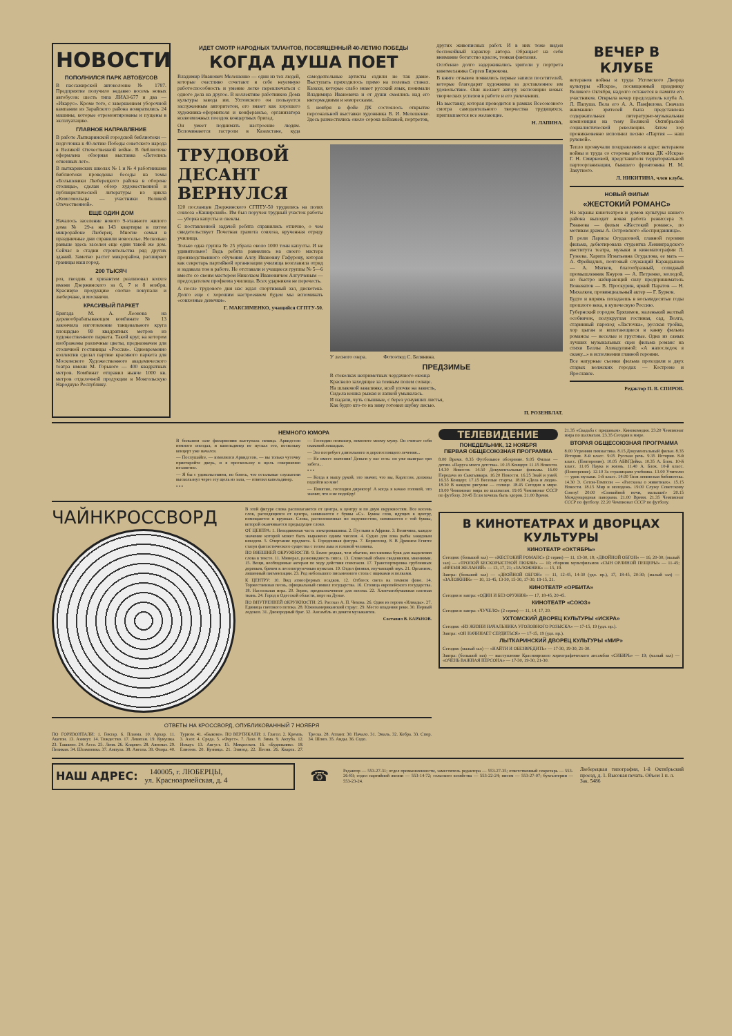НОВОСТИ
ПОПОЛНИЛСЯ ПАРК АВТОБУСОВ
В пассажирской автоколонне № 1787. Предприятие получило недавно восемь новых автобусов: шесть типа ЛИАЗ-677 и два — «Икарус». Кроме того, с завершением уборочной кампании из Зарайского района возвратились 24 машины, которые отремонтированы и пущены в эксплуатацию.
ГЛАВНОЕ НАПРАВЛЕНИЕ
В работе Лыткаринской городской библиотеки — подготовка к 40-летию Победы советского народа в Великой Отечественной войне. В библиотеке оформлена обзорная выставка «Летопись огненных лет».
В лыткаринских школах № 1 и № 4 работниками библиотеки проведены беседы на темы «Большевики Люберецкого района в обороне столицы», сделан обзор художественной и публицистической литературы из цикла «Комсомольцы — участники Великой Отечественной».
ЕЩЕ ОДИН ДОМ
Началось заселение нового 9-этажного жилого дома № 29-а на 143 квартиры в пятом микрорайоне Люберец. Многие семьи в праздничные дни справили новоселье. Несколько раньше здесь заселен еще один такой же дом. Сейчас в стадии строительства ряд других зданий. Заметно растет микрорайон, расширяет границы наш город.
200 ТЫСЯЧ
роз, гвоздик и хризантем реализовал колхоз имени Дзержинского за 6, 7 и 8 ноября. Красивую продукцию охотно покупали и люберчане, и москвичи.
КРАСИВЫЙ ПАРКЕТ
Бригада М. А. Леонова на деревообрабатывающем комбинате № 13 закончила изготовление танцевального круга площадью 80 квадратных метров из художественного паркета. Такой круг, на котором изображены различные цветы, предназначен для столичной гостиницы «Россия». Одновременно коллектив сделал партию красивого паркета для Московского Художественного академического театра имени М. Горького — 400 квадратных метров. Комбинат отправил нынче 1000 кв. метров отделочной продукции в Монгольскую Народную Республику.
ИДЕТ СМОТР НАРОДНЫХ ТАЛАНТОВ, ПОСВЯЩЕННЫЙ 40-ЛЕТИЮ ПОБЕДЫ
КОГДА ДУША ПОЕТ
Владимир Иванович Мелешенко — один из тех людей, которые счастливо сочетают в себе неуемную работоспособность и умение легко переключаться с одного дела на другое. В коллективе работников Дома культуры завода им. Ухтомского он пользуется заслуженным авторитетом, его знают как хорошего художника-оформителя и конферансье, организатора всевозможных поездок концертных бригад.
Он умеет поднимать настроение людям. Вспоминаются гастроли в Казахстане, куда самодеятельные артисты ездили не так давно. Выступать приходилось прямо на полевых станах. Казахи, которые слабо знают русский язык, понимали Владимира Ивановича и от души смеялись над его интермедиями и юморесками.
5 ноября в фойе ДК состоялось открытие персональной выставки художника В. И. Мелешенко. Здесь разместились около сорока пейзажей, портретов,
других живописных работ. И в них тоже виден беспокойный характер автора. Обращает на себя внимание богатство красок, тонкая фантазия.
Особенно долго задерживались зрители у портрета киномеханика Сергея Бирюкова.
В книге отзывов появились первые записи посетителей, которые благодарят художника за доставленное им удовольствие. Они желают автору экспозиции новых творческих успехов в работе и его увлечениях.
На выставку, которая проводится в рамках Всесоюзного смотра самодеятельного творчества трудящихся, приглашаются все желающие.
Н. ЛАПИНА.
ТРУДОВОЙ ДЕСАНТ ВЕРНУЛСЯ
120 посланцев Дзержинского СГПТУ-50 трудились на полях совхоза «Каширский». Им был поручен трудный участок работы — уборка капусты и свеклы.
С поставленной задачей ребята справились отлично, о чем свидетельствует Почетная грамота совхоза, врученная отряду училища.
Только одна группа № 25 убрала около 1000 тонн капусты. И не удивительно! Ведь ребята равнялись на своего мастера производственного обучения Аллу Ивановну Гафурову, которая как секретарь партийной организации училища возглавила отряд и задавала тон в работе. Не отставали и учащиеся группы № 5—6 вместе со своим мастером Николаем Ивановичем Алгутчевым — председателем профкома училища. Всех ударников не перечесть.
А после трудового дня нас ждал спортивный зал, дискотека. Долго еще с хорошим настроением будем мы вспоминать «совхозные денечки».
Г. МАКСИМЕНКО, учащийся СГПТУ-50.
У лесного озера. Фотоэтюд С. Белянина.
ПРЕДЗИМЬЕ
В стеколках неприметных чердачного оконца
Краснело заходящее за темным полем солнце.
На шлаковой завалинке, всей улочке на зависть,
Сидела кошка рыжая и лапкой умывалась.
И падали, чуть слышные, с берез уснувших листья,
Как будто кто-то на зиму готовил шубку лисью.
П. РОЗЕНБЛАТ.
ВЕЧЕР В КЛУБЕ
ветеранов войны и труда Ухтомского Дворца культуры «Искра», посвященный празднику Великого Октября, надолго останется в памяти его участников. Открыла вечер председатель клуба А. Л. Папуша. Вела его А. А. Панфилова. Сначала вниманию зрителей была представлена содержательная литературно-музыкальная композиция на тему Великой Октябрьской социалистической революции. Затем хор проникновенно исполнил песню «Партия — наш рулевой».
Тепло прозвучали поздравления в адрес ветеранов войны и труда со стороны работника ДК «Искра» Г. Н. Смирновой, представителя территориальной партоорганизации, бывшего фронтовика Н. М. Закутного.
Л. НИКИТИНА, член клуба.
НОВЫЙ ФИЛЬМ
«ЖЕСТОКИЙ РОМАНС»
На экраны кинотеатров и домов культуры нашего района выходит новая работа режиссера Э. Рязанова — фильм «Жестокий романс», по мотивам драмы А. Островского «Бесприданница».
В роли Ларисы Огудаловой, главной героини фильма, дебютировала студентка Ленинградского института театра, музыки и кинематографии Л. Гузеева. Харита Игнатьевна Огудалова, ее мать — А. Фрейндлих, почтовый служащий Карандышев — А. Мягков, благообразный, солидный промышленник Кнуров — А. Петренко, молодой, но быстро набирающий силу предприниматель Вожеватов — В. Проскурин, яркий Паратов — Н. Михалков, провинциальный актер — Г. Бурков.
Будто и впрямь попадаешь в восьмидесятые годы прошлого века, в купеческую Россию.
Губернский городок Бряхимов, маленький желтый особнячок, полукруглая гостиная, сад, Волга, старинный пароход «Ласточка», русская тройка, хор цыган и вплетающиеся в канву фильма романсы — веселые и грустные. Одна из самых лучших музыкальных сцен фильма романс на стихи Беллы Ахмадулиной: «А напоследок я скажу...» в исполнении главной героини.
Все натурные съемки фильма проходили в двух старых волжских городах — Костроме и Ярославле.
Редактор П. В. СПИРОВ.
НЕМНОГО ЮМОРА
В большом зале филармонии выступала певица. Арвидссон немного опоздал, и капельдинер не пускал его, поскольку концерт уже начался.
— Послушайте, — взмолился Арвидссон, — вы только чуточку приоткройте дверь, и я проскользну в щель совершенно незаметно.
— Я бы с удовольствием, но боюсь, что остальные слушатели выскользнут через эту щель из зала, — ответил капельдинер.
• • •
— Господин психиатр, помогите моему мужу. Он считает себя скаковой лошадью.
— Это потребует длительного и дорогостоящего лечения...
— Не имеет значения! Деньги у нас есть: он уже выиграл три забега...
• • •
— Когда я машу рукой, это значит, что вы, Карлссон, должны подойти ко мне!
— Понятно, господин директор! А когда я качаю головой, это значит, что я не подойду!
ЧАЙНКРОССВОРД
В этой фигуре слова располагаются от центра, к центру и по двум окружностям. Все восемь слов, расходящихся от центра, начинаются с буквы «С». Буквы слов, идущих к центру, помещаются в кружках. Слова, расположенные по окружностям, начинаются с той буквы, которой оканчивается предыдущее слово.
ОТ ЦЕНТРА: 1. Неподвижная часть электромашины. 2. Пустыня в Африке. 3. Величина, каждое значение которой может быть выражено одним числом. 4. Судно для лова рыбы закидным неводом. 5. Очертание предмета. 6. Городошная фигура. 7. Корнеплод. 8. В Древнем Египте статуя фантастического существа с телом льва и головой человека.
ПО ВНЕШНЕЙ ОКРУЖНОСТИ: 9. Более редкая, чем обычно, постановка букв для выделения слова в тексте. 11. Минерал, разновидность гипса. 13. Словесный обмен сведениями, мнениями. 15. Вещи, необходимые актерам по ходу действия спектакля. 17. Транспортировка срубленных деревьев, бревен к лесопогрузочным пунктам. 19. Отдел физики, изучающий звук. 21. Организм, лишенный пигментации. 23. Род небольшого письменного стола с ящиками и полками.
К ЦЕНТРУ: 10. Вид атмосферных осадков. 12. Отблеск света на темном фоне. 14. Торжественная песнь, официальный символ государства. 16. Столица европейского государства. 18. Настольная игра. 20. Зерно, предназначенное для посева. 22. Хлопчатобумажная плотная ткань. 24. Город в Одесской области, порт на Дунае.
ПО ВНУТРЕННЕЙ ОКРУЖНОСТИ: 25. Рассказ А. П. Чехова. 26. Один из героев «Илиады». 27. Единица светового потока. 28. Южноамериканский страус. 29. Место впадения реки. 30. Первый ледокол. 31. Двоюродный брат. 32. Ансамбль из девяти музыкантов.
Составил В. БАРАНОВ.
ОТВЕТЫ НА КРОССВОРД, ОПУБЛИКОВАННЫЙ 7 НОЯБРЯ
ПО ГОРИЗОНТАЛИ: 1. Гектар. 6. Плазма. 10. Архар. 11. Ацетон. 13. Азимут. 14. Тождество. 17. Левитан. 19. Кукушка. 23. Ташкент. 24. Ассо. 25. Леня. 26. Кларнет. 28. Автомат. 29. Пеликан. 34. Штамповка. 37. Ампула. 38. Ангола. 39. Флора. 40. Туризм. 41. «Быково». ПО ВЕРТИКАЛИ: 1. Глагол. 2. Кремль. 3. Азот. 4. Среда. 5. «Фауст». 7. Лазо. 8. Зима. 9. Актуба. 12. Нокаут. 13. Август. 15. Микроскоп. 16. «Будильник». 18. Елисеев. 20. Кузница. 21. Эпизод. 22. Песня. 26. Кварта. 27. Треска. 28. Атлант. 30. Начало. 31. Эмаль. 32. Кобра. 33. Спор. 34. Шлюз. 35. Анды. 36. Содо.
ТЕЛЕВИДЕНИЕ
ПОНЕДЕЛЬНИК, 12 НОЯБРЯ
ПЕРВАЯ ОБЩЕСОЮЗНАЯ ПРОГРАММА
8.00 Время. 8.35 Футбольное обозрение. 9.05 Фильм — детям. «Паруса моего детства». 10.15 Концерт. 11.15 Новости. 14.30 Новости. 14.50 Документальные фильмы. 16.00 Передача из Сыктывкара. 16.20 Новости. 16.25 Знай и умей. 16.55 Концерт. 17.15 Веселые старты. 18.00 «Дела и люди». 18.30 В каждом рисунке — солнце. 18.45 Сегодня в мире. 19.00 Чемпионат мира по шахматам. 19.05 Чемпионат СССР по футболу. 20.45 Если хочешь быть здоров. 21.00 Время.
21.35 «Свадьба с приданым». Кинокомедия. 23.20 Чемпионат мира по шахматам. 23.35 Сегодня в мире.
ВТОРАЯ ОБЩЕСОЮЗНАЯ ПРОГРАММА
8.00 Утренняя гимнастика. 8.15 Документальный фильм. 8.35 История. 8-й класс. 9.05 Русская речь. 9.35 История. 8-й класс. (Повторение). 10.05 АБВГДейка. 10.35 А. Блок. 10-й класс. 11.05 Наука и жизнь. 11.40 А. Блок. 10-й класс. (Повторение). 12.10 За страницами учебника. 13.00 Учителю — урок музыки. 1-й класс. 14.00 Твоя ленинская библиотека. 14.30 Э. Сетон-Томпсон — «Рассказы о животных». 15.15 Новости. 18.15 Мир и молодежь. 19.00 Служу Советскому Союзу! 20.00 «Спокойной ночи, малыши!» 20.15 Международная панорама. 21.00 Время. 21.35 Чемпионат СССР по футболу. 22.20 Чемпионат СССР по футболу.
В КИНОТЕАТРАХ И ДВОРЦАХ КУЛЬТУРЫ
КИНОТЕАТР «ОКТЯБРЬ»
Сегодня: (большой зал) — «ЖЕСТОКИЙ РОМАНС» (2 серии) — 11, 13-30, 18; «ДВОЙНОЙ ОБГОН» — 16, 20-30; (малый зал) — «ТРОПОЙ БЕСКОРЫСТНОЙ ЛЮБВИ» — 10; сборник мультфильмов «СЫН ОРЛИНОЙ ПЕЩЕРЫ» — 11-45; «ВРЕМЯ ЖЕЛАНИЙ» — 13, 17, 21; «ЗАЛОЖНИК» — 15, 19.
Завтра: (большой зал) — «ДВОЙНОЙ ОБГОН» — 11, 12-45, 14-30 (удл. пр.), 17, 18-45, 20-30; (малый зал) — «ЗАЛОЖНИК» — 10, 11-45, 13-30, 15-30, 17-30, 19-15, 21.
КИНОТЕАТР «ОРБИТА»
Сегодня и завтра: «ОДИН И БЕЗ ОРУЖИЯ» — 17, 18-45, 20-45.
КИНОТЕАТР «СОЮЗ»
Сегодня и завтра: «ЧУЧЕЛО» (2 серии) — 11, 14, 17, 20.
УХТОМСКИЙ ДВОРЕЦ КУЛЬТУРЫ «ИСКРА»
Сегодня: «ИЗ ЖИЗНИ НАЧАЛЬНИКА УГОЛОВНОГО РОЗЫСКА» — 17-15, 19 (удл. пр.).
Завтра: «ОН НАЧИНАЕТ СЕРДИТЬСЯ» — 17-15, 19 (удл. пр.).
ЛЫТКАРИНСКИЙ ДВОРЕЦ КУЛЬТУРЫ «МИР»
Сегодня: (малый зал) — «НАЙТИ И ОБЕЗВРЕДИТЬ» — 17-30, 19-30, 21-30.
Завтра: (большой зал) — выступление Красноярского хореографического ансамбля «СИБИРЬ» — 19; (малый зал) — «ОЧЕНЬ ВАЖНАЯ ПЕРСОНА» — 17-30, 19-30, 21-30.
НАШ АДРЕС:
140005, г. ЛЮБЕРЦЫ,
ул. Красноармейская, д. 4
☎
Редактор — 553-27-31; отдел промышленности, заместитель редактора — 553-27-35; ответственный секретарь — 553-26-83; отдел партийной жизни — 553-14-72; сельского хозяйства — 553-22-24; писем — 553-27-07; бухгалтерии — 553-23-24.
Люберецкая типография, 1-й Октябрьский проезд, д. 1. Высокая печать. Объем 1 п. л.
Зак. 5486